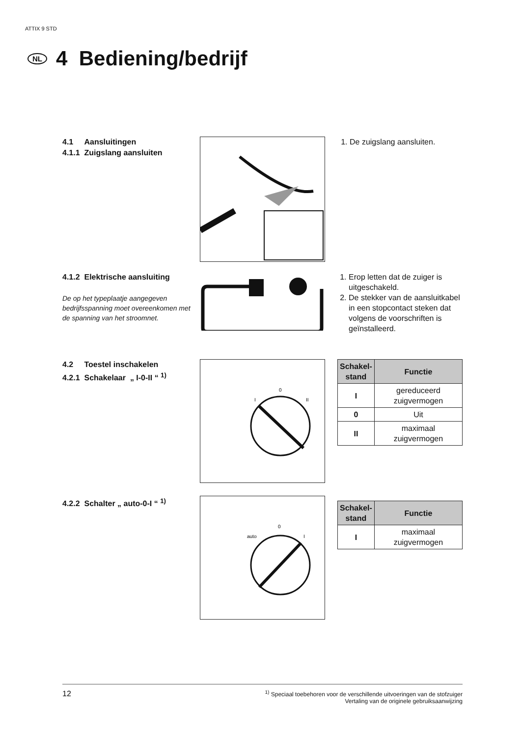ATTIX 9 STD
NL
4 Bedie­ning/bedrijf
4.1 Aansluitingen
4.1.1 Zuigslang aansluiten
1. De zuigslang aansluiten.
4.1.2 Elektrische aansluiting
De op het typeplaatje aangegeven bedrijfsspanning moet overeen­komen met de spanning van het stroomnet.
1. Erop letten dat de zuiger is uitgeschakeld.
2. De stekker van de aansluitka­bel in een stopcontact steken dat volgens de voorschriften is geïnstalleerd.
4.2 Toestel inschakelen
4.2.1 Schakelaar „ I-0-II “ <sup>1)</sup>
0
I
II
| Schakel- stand | Functie |
| --- | --- |
| I | gereduceerd zuigvermogen |
| 0 | Uit |
| II | maximaal zuigvermogen |
4.2.2 Schalter „ auto-0-I “ <sup>1)</sup>
0
auto
I
| Schakel- stand | Functie |
| --- | --- |
| I | maximaal zuigvermogen |
12<sup>1)</sup> Speciaal toebehoren voor de verschillende uitvoeringen van de stofzuiger
Vertaling van de originele gebruiksaanwijzing